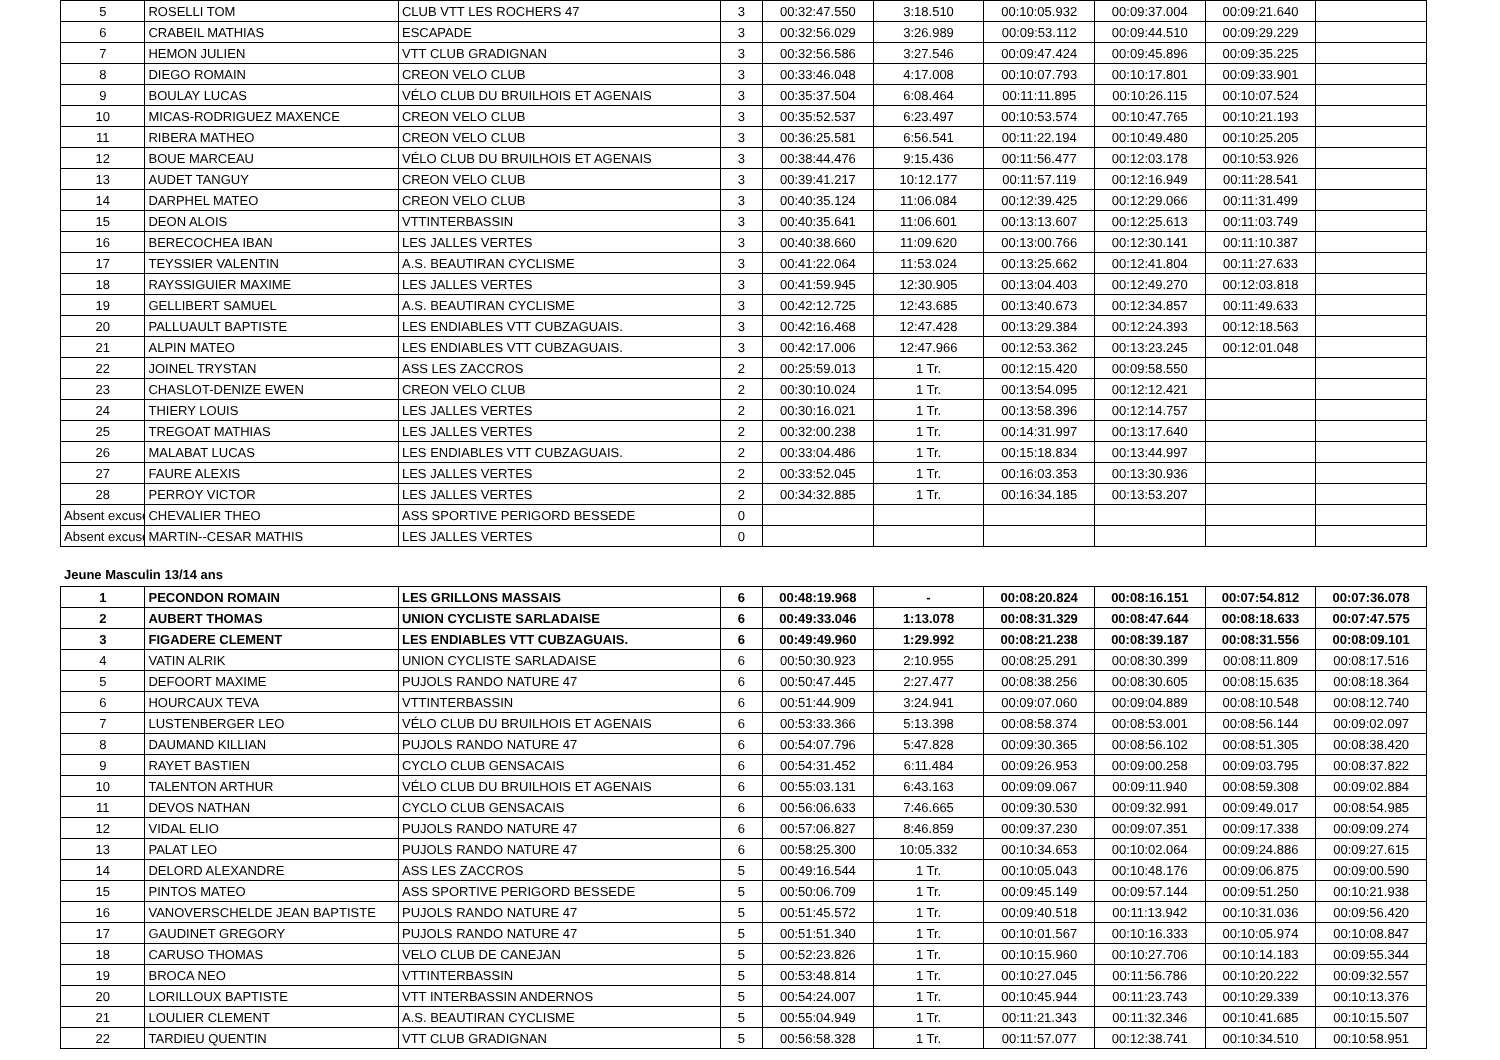| 5 | ROSELLI TOM | CLUB VTT LES ROCHERS 47 | 3 | 00:32:47.550 | 3:18.510 | 00:10:05.932 | 00:09:37.004 | 00:09:21.640 | |
| 6 | CRABEIL MATHIAS | ESCAPADE | 3 | 00:32:56.029 | 3:26.989 | 00:09:53.112 | 00:09:44.510 | 00:09:29.229 | |
| 7 | HEMON JULIEN | VTT CLUB GRADIGNAN | 3 | 00:32:56.586 | 3:27.546 | 00:09:47.424 | 00:09:45.896 | 00:09:35.225 | |
| 8 | DIEGO ROMAIN | CREON VELO CLUB | 3 | 00:33:46.048 | 4:17.008 | 00:10:07.793 | 00:10:17.801 | 00:09:33.901 | |
| 9 | BOULAY LUCAS | VÉLO CLUB DU BRUILHOIS ET AGENAIS | 3 | 00:35:37.504 | 6:08.464 | 00:11:11.895 | 00:10:26.115 | 00:10:07.524 | |
| 10 | MICAS-RODRIGUEZ MAXENCE | CREON VELO CLUB | 3 | 00:35:52.537 | 6:23.497 | 00:10:53.574 | 00:10:47.765 | 00:10:21.193 | |
| 11 | RIBERA MATHEO | CREON VELO CLUB | 3 | 00:36:25.581 | 6:56.541 | 00:11:22.194 | 00:10:49.480 | 00:10:25.205 | |
| 12 | BOUE MARCEAU | VÉLO CLUB DU BRUILHOIS ET AGENAIS | 3 | 00:38:44.476 | 9:15.436 | 00:11:56.477 | 00:12:03.178 | 00:10:53.926 | |
| 13 | AUDET TANGUY | CREON VELO CLUB | 3 | 00:39:41.217 | 10:12.177 | 00:11:57.119 | 00:12:16.949 | 00:11:28.541 | |
| 14 | DARPHEL MATEO | CREON VELO CLUB | 3 | 00:40:35.124 | 11:06.084 | 00:12:39.425 | 00:12:29.066 | 00:11:31.499 | |
| 15 | DEON ALOIS | VTTINTERBASSIN | 3 | 00:40:35.641 | 11:06.601 | 00:13:13.607 | 00:12:25.613 | 00:11:03.749 | |
| 16 | BERECOCHEA IBAN | LES JALLES VERTES | 3 | 00:40:38.660 | 11:09.620 | 00:13:00.766 | 00:12:30.141 | 00:11:10.387 | |
| 17 | TEYSSIER VALENTIN | A.S. BEAUTIRAN CYCLISME | 3 | 00:41:22.064 | 11:53.024 | 00:13:25.662 | 00:12:41.804 | 00:11:27.633 | |
| 18 | RAYSSIGUIER MAXIME | LES JALLES VERTES | 3 | 00:41:59.945 | 12:30.905 | 00:13:04.403 | 00:12:49.270 | 00:12:03.818 | |
| 19 | GELLIBERT SAMUEL | A.S. BEAUTIRAN CYCLISME | 3 | 00:42:12.725 | 12:43.685 | 00:13:40.673 | 00:12:34.857 | 00:11:49.633 | |
| 20 | PALLUAULT BAPTISTE | LES ENDIABLES VTT CUBZAGUAIS. | 3 | 00:42:16.468 | 12:47.428 | 00:13:29.384 | 00:12:24.393 | 00:12:18.563 | |
| 21 | ALPIN MATEO | LES ENDIABLES VTT CUBZAGUAIS. | 3 | 00:42:17.006 | 12:47.966 | 00:12:53.362 | 00:13:23.245 | 00:12:01.048 | |
| 22 | JOINEL TRYSTAN | ASS LES ZACCROS | 2 | 00:25:59.013 | 1 Tr. | 00:12:15.420 | 00:09:58.550 | | |
| 23 | CHASLOT-DENIZE EWEN | CREON VELO CLUB | 2 | 00:30:10.024 | 1 Tr. | 00:13:54.095 | 00:12:12.421 | | |
| 24 | THIERY LOUIS | LES JALLES VERTES | 2 | 00:30:16.021 | 1 Tr. | 00:13:58.396 | 00:12:14.757 | | |
| 25 | TREGOAT MATHIAS | LES JALLES VERTES | 2 | 00:32:00.238 | 1 Tr. | 00:14:31.997 | 00:13:17.640 | | |
| 26 | MALABAT LUCAS | LES ENDIABLES VTT CUBZAGUAIS. | 2 | 00:33:04.486 | 1 Tr. | 00:15:18.834 | 00:13:44.997 | | |
| 27 | FAURE ALEXIS | LES JALLES VERTES | 2 | 00:33:52.045 | 1 Tr. | 00:16:03.353 | 00:13:30.936 | | |
| 28 | PERROY VICTOR | LES JALLES VERTES | 2 | 00:34:32.885 | 1 Tr. | 00:16:34.185 | 00:13:53.207 | | |
| Absent excusé | CHEVALIER THEO | ASS SPORTIVE PERIGORD BESSEDE | 0 | | | | | | |
| Absent excusé | MARTIN--CESAR MATHIS | LES JALLES VERTES | 0 | | | | | | |
Jeune Masculin 13/14 ans
| 1 | PECONDON ROMAIN | LES GRILLONS MASSAIS | 6 | 00:48:19.968 | - | 00:08:20.824 | 00:08:16.151 | 00:07:54.812 | 00:07:36.078 |
| 2 | AUBERT THOMAS | UNION CYCLISTE SARLADAISE | 6 | 00:49:33.046 | 1:13.078 | 00:08:31.329 | 00:08:47.644 | 00:08:18.633 | 00:07:47.575 |
| 3 | FIGADERE CLEMENT | LES ENDIABLES VTT CUBZAGUAIS. | 6 | 00:49:49.960 | 1:29.992 | 00:08:21.238 | 00:08:39.187 | 00:08:31.556 | 00:08:09.101 |
| 4 | VATIN ALRIK | UNION CYCLISTE SARLADAISE | 6 | 00:50:30.923 | 2:10.955 | 00:08:25.291 | 00:08:30.399 | 00:08:11.809 | 00:08:17.516 |
| 5 | DEFOORT MAXIME | PUJOLS RANDO NATURE 47 | 6 | 00:50:47.445 | 2:27.477 | 00:08:38.256 | 00:08:30.605 | 00:08:15.635 | 00:08:18.364 |
| 6 | HOURCAUX TEVA | VTTINTERBASSIN | 6 | 00:51:44.909 | 3:24.941 | 00:09:07.060 | 00:09:04.889 | 00:08:10.548 | 00:08:12.740 |
| 7 | LUSTENBERGER LEO | VÉLO CLUB DU BRUILHOIS ET AGENAIS | 6 | 00:53:33.366 | 5:13.398 | 00:08:58.374 | 00:08:53.001 | 00:08:56.144 | 00:09:02.097 |
| 8 | DAUMAND KILLIAN | PUJOLS RANDO NATURE 47 | 6 | 00:54:07.796 | 5:47.828 | 00:09:30.365 | 00:08:56.102 | 00:08:51.305 | 00:08:38.420 |
| 9 | RAYET BASTIEN | CYCLO CLUB GENSACAIS | 6 | 00:54:31.452 | 6:11.484 | 00:09:26.953 | 00:09:00.258 | 00:09:03.795 | 00:08:37.822 |
| 10 | TALENTON ARTHUR | VÉLO CLUB DU BRUILHOIS ET AGENAIS | 6 | 00:55:03.131 | 6:43.163 | 00:09:09.067 | 00:09:11.940 | 00:08:59.308 | 00:09:02.884 |
| 11 | DEVOS NATHAN | CYCLO CLUB GENSACAIS | 6 | 00:56:06.633 | 7:46.665 | 00:09:30.530 | 00:09:32.991 | 00:09:49.017 | 00:08:54.985 |
| 12 | VIDAL ELIO | PUJOLS RANDO NATURE 47 | 6 | 00:57:06.827 | 8:46.859 | 00:09:37.230 | 00:09:07.351 | 00:09:17.338 | 00:09:09.274 |
| 13 | PALAT LEO | PUJOLS RANDO NATURE 47 | 6 | 00:58:25.300 | 10:05.332 | 00:10:34.653 | 00:10:02.064 | 00:09:24.886 | 00:09:27.615 |
| 14 | DELORD ALEXANDRE | ASS LES ZACCROS | 5 | 00:49:16.544 | 1 Tr. | 00:10:05.043 | 00:10:48.176 | 00:09:06.875 | 00:09:00.590 |
| 15 | PINTOS MATEO | ASS SPORTIVE PERIGORD BESSEDE | 5 | 00:50:06.709 | 1 Tr. | 00:09:45.149 | 00:09:57.144 | 00:09:51.250 | 00:10:21.938 |
| 16 | VANOVERSCHELDE JEAN BAPTISTE | PUJOLS RANDO NATURE 47 | 5 | 00:51:45.572 | 1 Tr. | 00:09:40.518 | 00:11:13.942 | 00:10:31.036 | 00:09:56.420 |
| 17 | GAUDINET GREGORY | PUJOLS RANDO NATURE 47 | 5 | 00:51:51.340 | 1 Tr. | 00:10:01.567 | 00:10:16.333 | 00:10:05.974 | 00:10:08.847 |
| 18 | CARUSO THOMAS | VELO CLUB DE CANEJAN | 5 | 00:52:23.826 | 1 Tr. | 00:10:15.960 | 00:10:27.706 | 00:10:14.183 | 00:09:55.344 |
| 19 | BROCA NEO | VTTINTERBASSIN | 5 | 00:53:48.814 | 1 Tr. | 00:10:27.045 | 00:11:56.786 | 00:10:20.222 | 00:09:32.557 |
| 20 | LORILLOUX BAPTISTE | VTT INTERBASSIN ANDERNOS | 5 | 00:54:24.007 | 1 Tr. | 00:10:45.944 | 00:11:23.743 | 00:10:29.339 | 00:10:13.376 |
| 21 | LOULIER CLEMENT | A.S. BEAUTIRAN CYCLISME | 5 | 00:55:04.949 | 1 Tr. | 00:11:21.343 | 00:11:32.346 | 00:10:41.685 | 00:10:15.507 |
| 22 | TARDIEU QUENTIN | VTT CLUB GRADIGNAN | 5 | 00:56:58.328 | 1 Tr. | 00:11:57.077 | 00:12:38.741 | 00:10:34.510 | 00:10:58.951 |